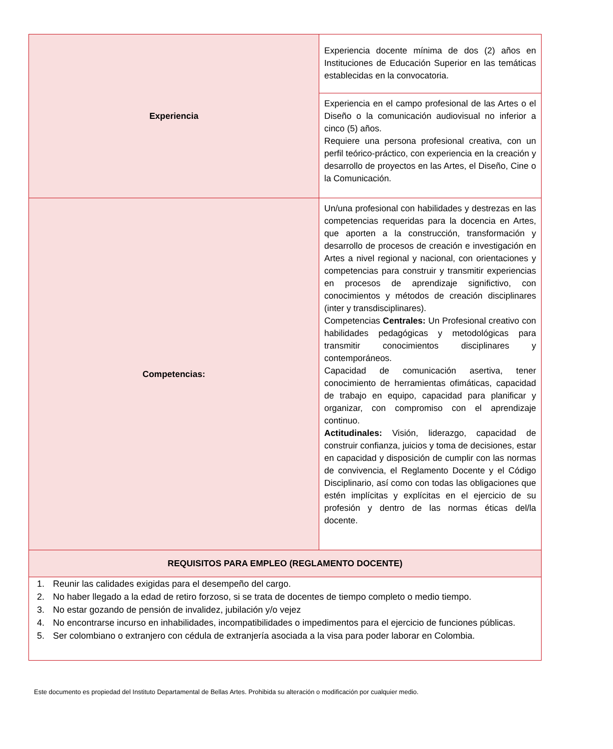| Experiencia | Experiencia docente mínima de dos (2) años en Instituciones de Educación Superior en las temáticas establecidas en la convocatoria. |
| | Experiencia en el campo profesional de las Artes o el Diseño o la comunicación audiovisual no inferior a cinco (5) años. Requiere una persona profesional creativa, con un perfil teórico-práctico, con experiencia en la creación y desarrollo de proyectos en las Artes, el Diseño, Cine o la Comunicación. |
| Competencias: | Un/una profesional con habilidades y destrezas en las competencias requeridas para la docencia en Artes, que aporten a la construcción, transformación y desarrollo de procesos de creación e investigación en Artes a nivel regional y nacional, con orientaciones y competencias para construir y transmitir experiencias en procesos de aprendizaje significtivo, con conocimientos y métodos de creación disciplinares (inter y transdisciplinares). Competencias Centrales: Un Profesional creativo con habilidades pedagógicas y metodológicas para transmitir conocimientos disciplinares y contemporáneos. Capacidad de comunicación asertiva, tener conocimiento de herramientas ofimáticas, capacidad de trabajo en equipo, capacidad para planificar y organizar, con compromiso con el aprendizaje continuo. Actitudinales: Visión, liderazgo, capacidad de construir confianza, juicios y toma de decisiones, estar en capacidad y disposición de cumplir con las normas de convivencia, el Reglamento Docente y el Código Disciplinario, así como con todas las obligaciones que estén implícitas y explícitas en el ejercicio de su profesión y dentro de las normas éticas del/la docente. |
| REQUISITOS PARA EMPLEO (REGLAMENTO DOCENTE) | |
| 1. Reunir las calidades exigidas para el desempeño del cargo. 2. No haber llegado a la edad de retiro forzoso, si se trata de docentes de tiempo completo o medio tiempo. 3. No estar gozando de pensión de invalidez, jubilación y/o vejez 4. No encontrarse incurso en inhabilidades, incompatibilidades o impedimentos para el ejercicio de funciones públicas. 5. Ser colombiano o extranjero con cédula de extranjería asociada a la visa para poder laborar en Colombia. | |
Este documento es propiedad del Instituto Departamental de Bellas Artes. Prohibida su alteración o modificación por cualquier medio.